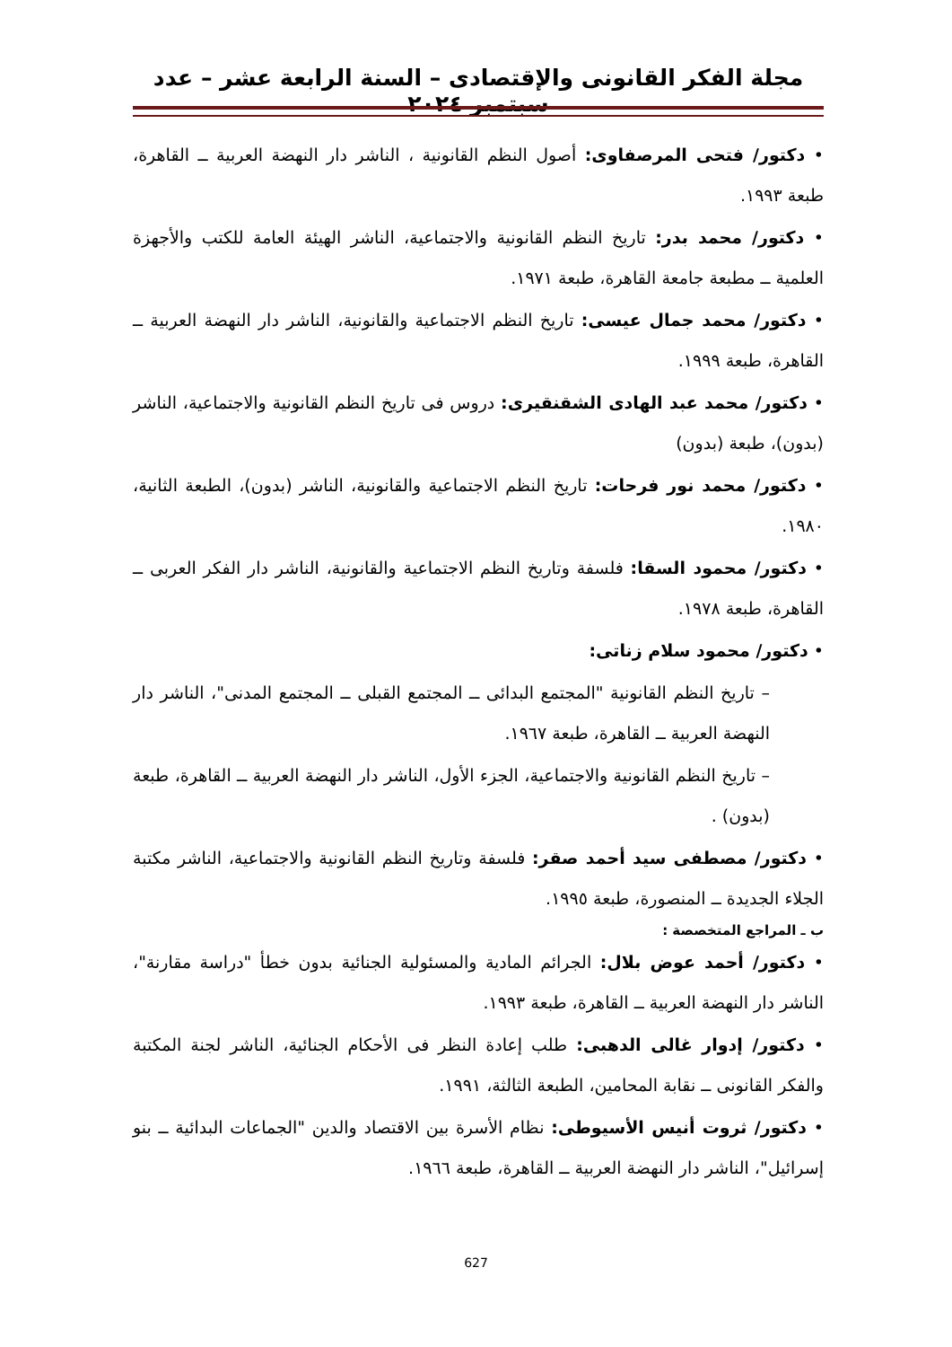مجلة الفكر القانونى والإقتصادى – السنة الرابعة عشر – عدد سبتمبر ٢٠٢٤
• دكتور/ فتحى المرصفاوى: أصول النظم القانونية ، الناشر دار النهضة العربية ــ القاهرة، طبعة ١٩٩٣.
• دكتور/ محمد بدر: تاريخ النظم القانونية والاجتماعية، الناشر الهيئة العامة للكتب والأجهزة العلمية ــ مطبعة جامعة القاهرة، طبعة ١٩٧١.
• دكتور/ محمد جمال عيسى: تاريخ النظم الاجتماعية والقانونية، الناشر دار النهضة العربية ــ القاهرة، طبعة ١٩٩٩.
• دكتور/ محمد عبد الهادى الشقنقيرى: دروس فى تاريخ النظم القانونية والاجتماعية، الناشر (بدون)، طبعة (بدون)
• دكتور/ محمد نور فرحات: تاريخ النظم الاجتماعية والقانونية، الناشر (بدون)، الطبعة الثانية، ١٩٨٠.
• دكتور/ محمود السقا: فلسفة وتاريخ النظم الاجتماعية والقانونية، الناشر دار الفكر العربى ــ القاهرة، طبعة ١٩٧٨.
• دكتور/ محمود سلام زناتى:
– تاريخ النظم القانونية "المجتمع البدائى ــ المجتمع القبلى ــ المجتمع المدنى"، الناشر دار النهضة العربية ــ القاهرة، طبعة ١٩٦٧.
– تاريخ النظم القانونية والاجتماعية، الجزء الأول، الناشر دار النهضة العربية ــ القاهرة، طبعة (بدون) .
• دكتور/ مصطفى سيد أحمد صقر: فلسفة وتاريخ النظم القانونية والاجتماعية، الناشر مكتبة الجلاء الجديدة ــ المنصورة، طبعة ١٩٩٥.
ب ـ المراجع المتخصصة :
• دكتور/ أحمد عوض بلال: الجرائم المادية والمسئولية الجنائية بدون خطأ "دراسة مقارنة"، الناشر دار النهضة العربية ــ القاهرة، طبعة ١٩٩٣.
• دكتور/ إدوار غالى الدهبى: طلب إعادة النظر فى الأحكام الجنائية، الناشر لجنة المكتبة والفكر القانونى ــ نقابة المحامين، الطبعة الثالثة، ١٩٩١.
• دكتور/ ثروت أنيس الأسيوطى: نظام الأسرة بين الاقتصاد والدين "الجماعات البدائية ــ بنو إسرائيل"، الناشر دار النهضة العربية ــ القاهرة، طبعة ١٩٦٦.
627